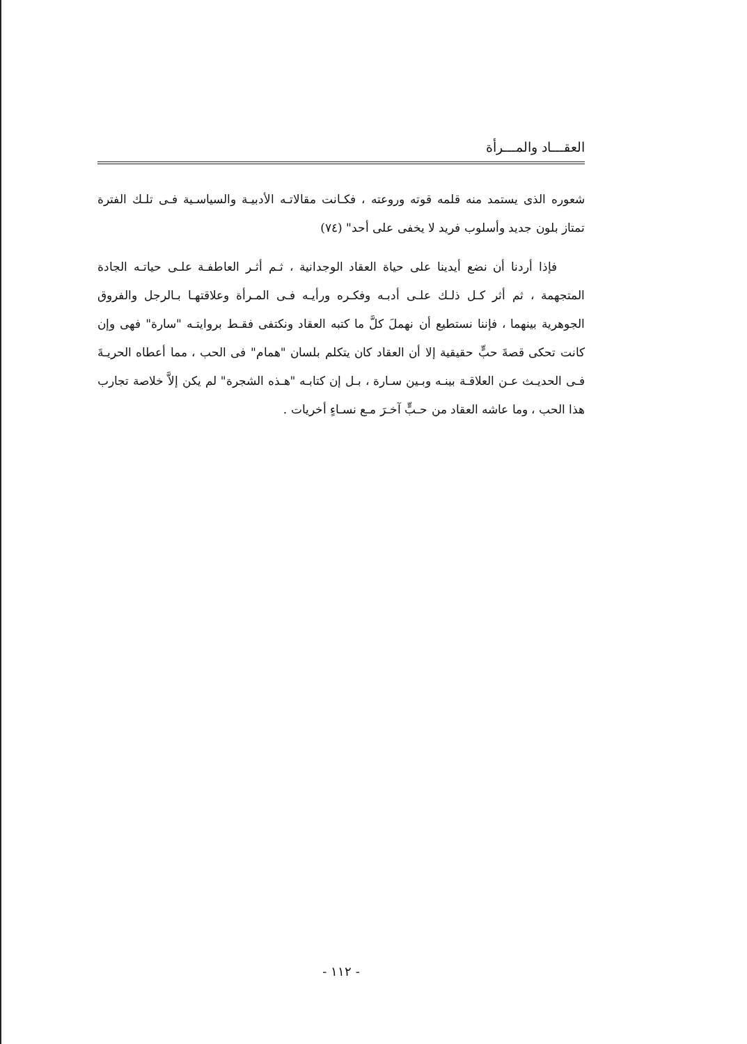العقـــاد والمـــرأة
شعوره الذى يستمد منه قلمه قوته وروعته ، فكـانت مقالاتـه الأدبيـة والسياسـية فـى تلـك الفترة تمتاز بلون جديد وأسلوب فريد لا يخفى على أحد" (٧٤)
فإذا أردنا أن نضع أيدينا على حياة العقاد الوجدانية ، ثـم أثـر العاطفـة علـى حياتـه الجادة المتجهمة ، ثم أثر كـل ذلـك علـى أدبـه وفكـره ورأيـه فـى المـرأة وعلاقتهـا بـالرجل والفروق الجوهرية بينهما ، فإننا نستطيع أن نهملَ كلَّ ما كتبه العقاد ونكتفى فقـط بروايتـه "سارة" فهى وإن كانت تحكى قصةَ حبٍّ حقيقية إلا أن العقاد كان يتكلم بلسان "همام" فى الحب ، مما أعطاه الحريـةَ فـى الحديـث عـن العلاقـة بينـه وبـين سـارة ، بـل إن كتابـه "هـذه الشجرة" لم يكن إلاَّ خلاصة تجارب هذا الحب ، وما عاشه العقاد من حـبٍّ آخـرَ مـع نسـاءٍ أخريات .
- ١١٢ -